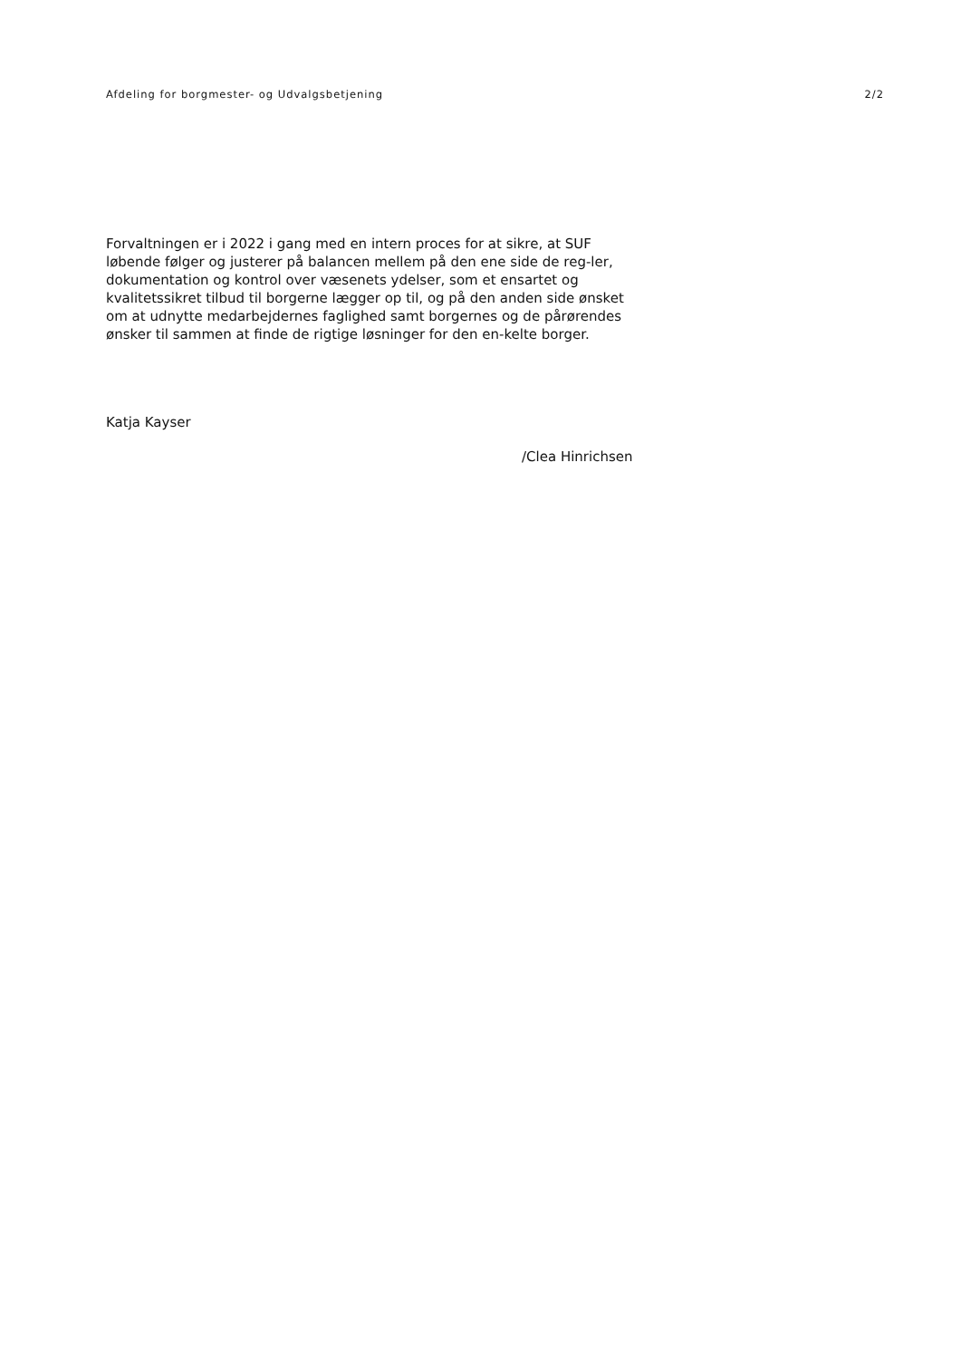Afdeling for borgmester- og Udvalgsbetjening 2/2
Forvaltningen er i 2022 i gang med en intern proces for at sikre, at SUF løbende følger og justerer på balancen mellem på den ene side de reg-ler, dokumentation og kontrol over væsenets ydelser, som et ensartet og kvalitetssikret tilbud til borgerne lægger op til, og på den anden side ønsket om at udnytte medarbejdernes faglighed samt borgernes og de pårørendes ønsker til sammen at finde de rigtige løsninger for den en-kelte borger.
Katja Kayser
/Clea Hinrichsen